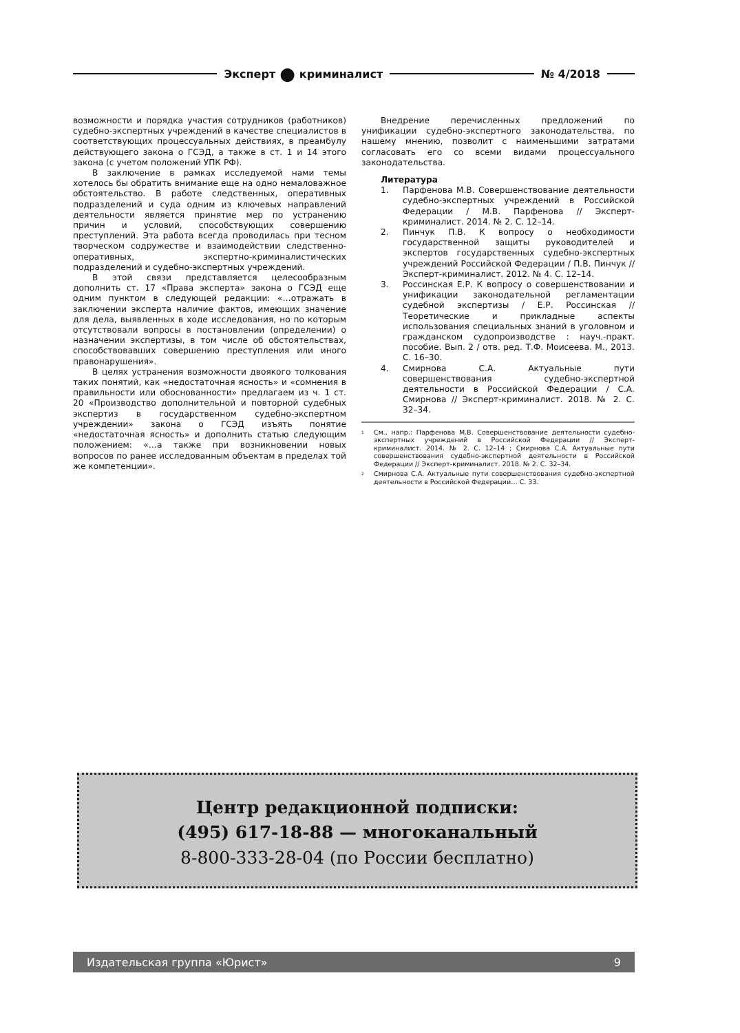Эксперт ● криминалист № 4/2018
возможности и порядка участия сотрудников (работников) судебно-экспертных учреждений в качестве специалистов в соответствующих процессуальных действиях, в преамбулу действующего закона о ГСЭД, а также в ст. 1 и 14 этого закона (с учетом положений УПК РФ).
В заключение в рамках исследуемой нами темы хотелось бы обратить внимание еще на одно немаловажное обстоятельство. В работе следственных, оперативных подразделений и суда одним из ключевых направлений деятельности является принятие мер по устранению причин и условий, способствующих совершению преступлений. Эта работа всегда проводилась при тесном творческом содружестве и взаимодействии следственно-оперативных, экспертно-криминалистических подразделений и судебно-экспертных учреждений.
В этой связи представляется целесообразным дополнить ст. 17 «Права эксперта» закона о ГСЭД еще одним пунктом в следующей редакции: «…отражать в заключении эксперта наличие фактов, имеющих значение для дела, выявленных в ходе исследования, но по которым отсутствовали вопросы в постановлении (определении) о назначении экспертизы, в том числе об обстоятельствах, способствовавших совершению преступления или иного правонарушения».
В целях устранения возможности двоякого толкования таких понятий, как «недостаточная ясность» и «сомнения в правильности или обоснованности» предлагаем из ч. 1 ст. 20 «Производство дополнительной и повторной судебных экспертиз в государственном судебно-экспертном учреждении» закона о ГСЭД изъять понятие «недостаточная ясность» и дополнить статью следующим положением: «…а также при возникновении новых вопросов по ранее исследованным объектам в пределах той же компетенции».
Внедрение перечисленных предложений по унификации судебно-экспертного законодательства, по нашему мнению, позволит с наименьшими затратами согласовать его со всеми видами процессуального законодательства.
Литература
1. Парфенова М.В. Совершенствование деятельности судебно-экспертных учреждений в Российской Федерации / М.В. Парфенова // Эксперт-криминалист. 2014. № 2. С. 12–14.
2. Пинчук П.В. К вопросу о необходимости государственной защиты руководителей и экспертов государственных судебно-экспертных учреждений Российской Федерации / П.В. Пинчук // Эксперт-криминалист. 2012. № 4. С. 12–14.
3. Россинская Е.Р. К вопросу о совершенствовании и унификации законодательной регламентации судебной экспертизы / Е.Р. Россинская // Теоретические и прикладные аспекты использования специальных знаний в уголовном и гражданском судопроизводстве : науч.-практ. пособие. Вып. 2 / отв. ред. Т.Ф. Моисеева. М., 2013. С. 16–30.
4. Смирнова С.А. Актуальные пути совершенствования судебно-экспертной деятельности в Российской Федерации / С.А. Смирнова // Эксперт-криминалист. 2018. № 2. С. 32–34.
<sup>1</sup> См., напр.: Парфенова М.В. Совершенствование деятельности судебно-экспертных учреждений в Российской Федерации // Эксперт-криминалист. 2014. № 2. С. 12–14 ; Смирнова С.А. Актуальные пути совершенствования судебно-экспертной деятельности в Российской Федерации // Эксперт-криминалист. 2018. № 2. С. 32–34.
<sup>2</sup> Смирнова С.А. Актуальные пути совершенствования судебно-экспертной деятельности в Российской Федерации… С. 33.
Центр редакционной подписки:
(495) 617-18-88 — многоканальный
8-800-333-28-04 (по России бесплатно)
Издательская группа «Юрист» 9